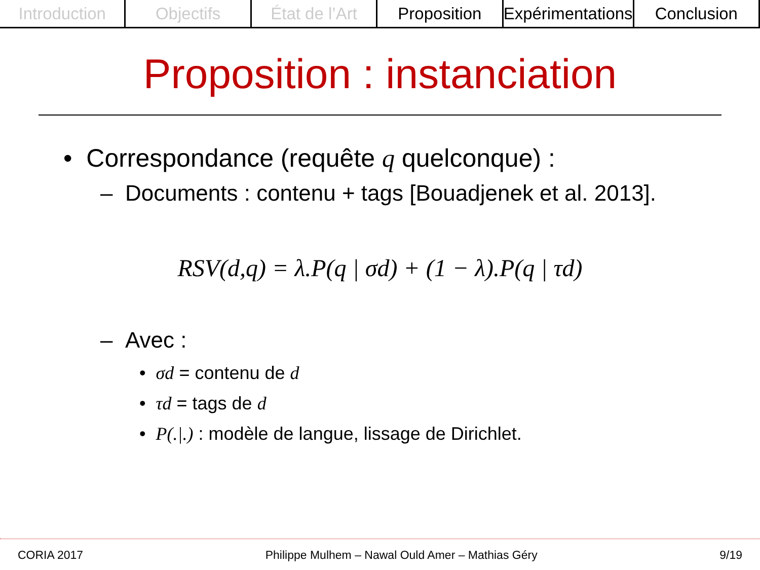Introduction Objectifs État de l’Art Proposition Expérimentations Conclusion
Proposition : instanciation
• Correspondance (requête q quelconque) :
– Documents : contenu + tags [Bouadjenek et al. 2013].
RSV(d,q) = λ.P(q | σd) + (1 − λ).P(q | τd)
– Avec :
• σd = contenu de d
• τd = tags de d
• P(.|.) : modèle de langue, lissage de Dirichlet.
CORIA 2017 Philippe Mulhem – Nawal Ould Amer – Mathias Géry 9/19